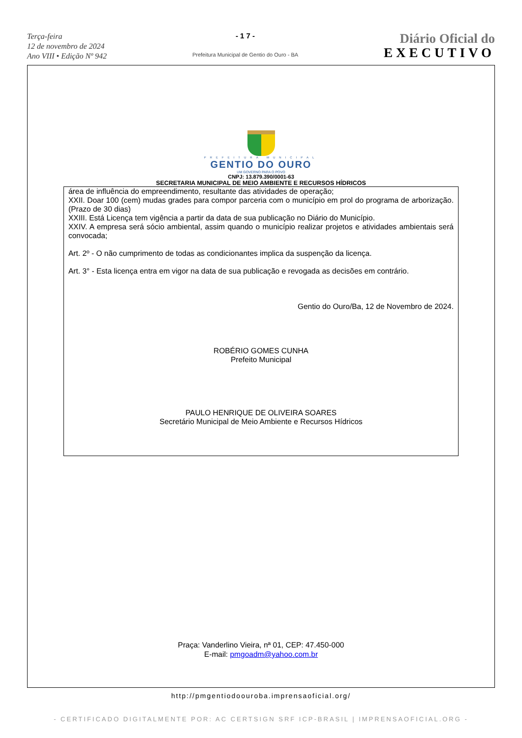Terça-feira
12 de novembro de 2024
Ano VIII • Edição Nº 942
- 1 7 -
Prefeitura Municipal de Gentio do Ouro - BA
Diário Oficial do
EXECUTIVO
PREFEITURA MUNICIPAL
GENTIO DO OURO
UM GOVERNO PARA O POVO
CNPJ: 13.879.390/0001-63
SECRETARIA MUNICIPAL DE MEIO AMBIENTE E RECURSOS HÍDRICOS
área de influência do empreendimento, resultante das atividades de operação;
XXII. Doar 100 (cem) mudas grades para compor parceria com o município em prol do programa de arborização. (Prazo de 30 dias)
XXIII. Está Licença tem vigência a partir da data de sua publicação no Diário do Município.
XXIV. A empresa será sócio ambiental, assim quando o município realizar projetos e atividades ambientais será convocada;
Art. 2º - O não cumprimento de todas as condicionantes implica da suspenção da licença.
Art. 3° - Esta licença entra em vigor na data de sua publicação e revogada as decisões em contrário.
Gentio do Ouro/Ba, 12 de Novembro de 2024.
ROBÉRIO GOMES CUNHA
Prefeito Municipal
PAULO HENRIQUE DE OLIVEIRA SOARES
Secretário Municipal de Meio Ambiente e Recursos Hídricos
Praça: Vanderlino Vieira, nª 01, CEP: 47.450-000
E-mail: pmgoadm@yahoo.com.br
http://pmgentiodoouroba.imprensaoficial.org/
- CERTIFICADO DIGITALMENTE POR: AC CERTSIGN SRF ICP-BRASIL | IMPRENSAOFICIAL.ORG -